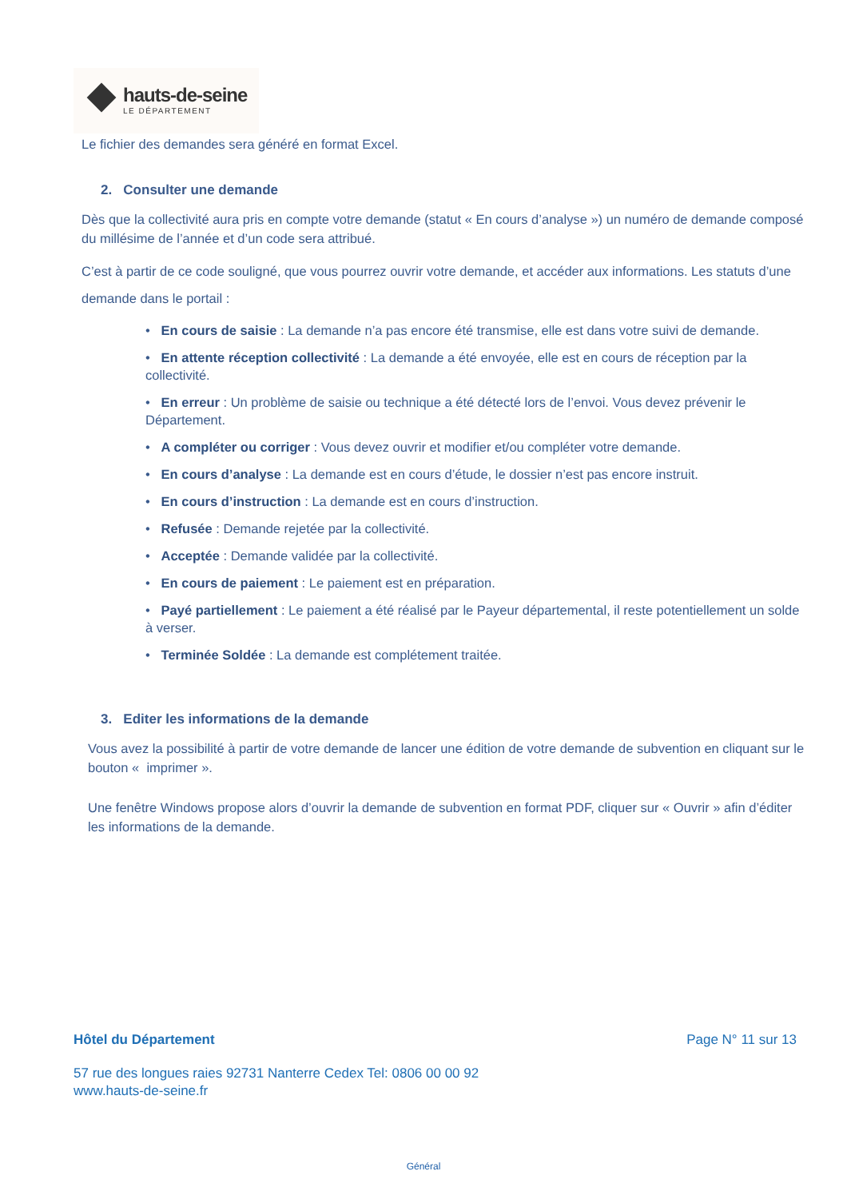hauts-de-seine
LE DÉPARTEMENT
Le fichier des demandes sera généré en format Excel.
2. Consulter une demande
Dès que la collectivité aura pris en compte votre demande (statut « En cours d’analyse ») un numéro de demande composé du millésime de l’année et d’un code sera attribué.
C’est à partir de ce code souligné, que vous pourrez ouvrir votre demande, et accéder aux informations. Les statuts d’une demande dans le portail :
• En cours de saisie : La demande n’a pas encore été transmise, elle est dans votre suivi de demande.
• En attente réception collectivité : La demande a été envoyée, elle est en cours de réception par la collectivité.
• En erreur : Un problème de saisie ou technique a été détecté lors de l’envoi. Vous devez prévenir le Département.
• A compléter ou corriger : Vous devez ouvrir et modifier et/ou compléter votre demande.
• En cours d’analyse : La demande est en cours d’étude, le dossier n’est pas encore instruit.
• En cours d’instruction : La demande est en cours d’instruction.
• Refusée : Demande rejetée par la collectivité.
• Acceptée : Demande validée par la collectivité.
• En cours de paiement : Le paiement est en préparation.
• Payé partiellement : Le paiement a été réalisé par le Payeur départemental, il reste potentiellement un solde à verser.
• Terminée Soldée : La demande est complétement traitée.
3. Editer les informations de la demande
Vous avez la possibilité à partir de votre demande de lancer une édition de votre demande de subvention en cliquant sur le bouton « imprimer ».
Une fenêtre Windows propose alors d’ouvrir la demande de subvention en format PDF, cliquer sur « Ouvrir » afin d’éditer les informations de la demande.
Hôtel du Département Page N° 11 sur 13
57 rue des longues raies 92731 Nanterre Cedex Tel: 0806 00 00 92
www.hauts-de-seine.fr
Général